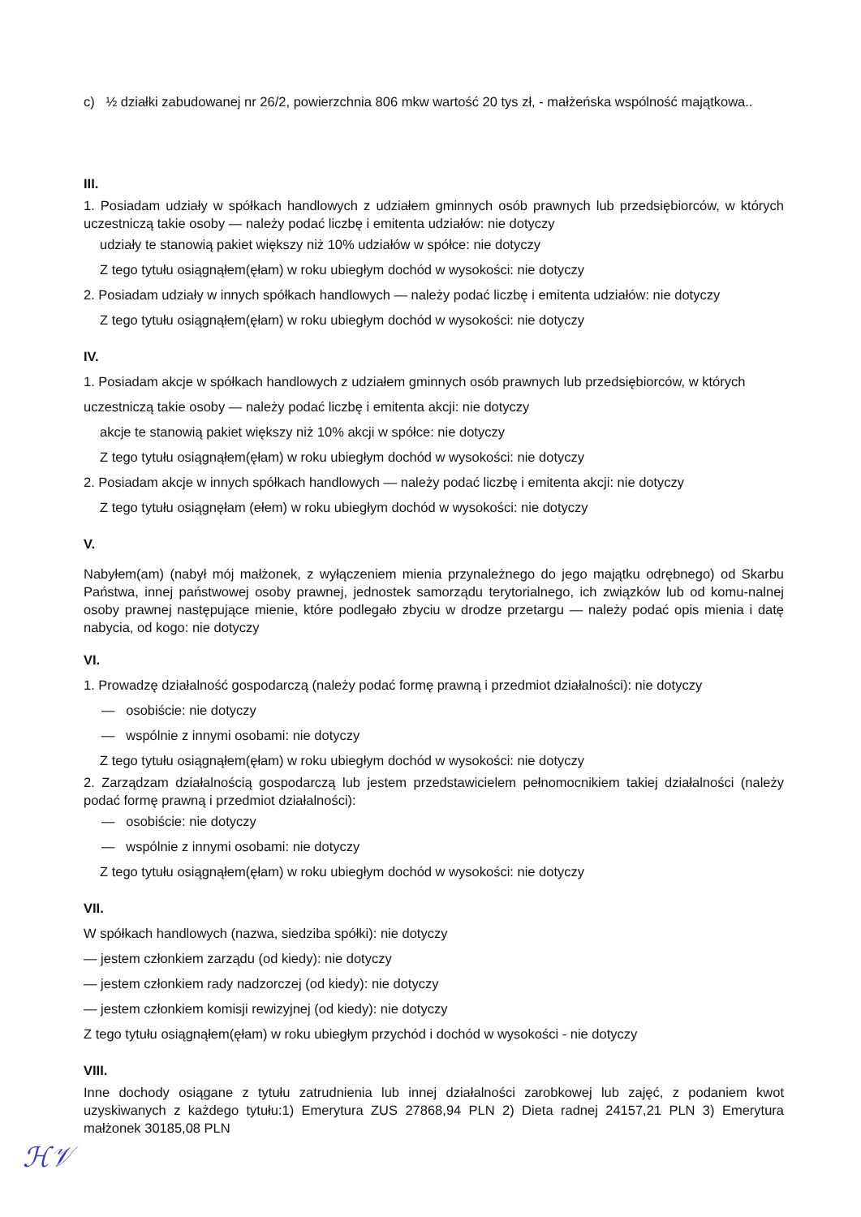c) ½ działki zabudowanej nr 26/2, powierzchnia 806 mkw wartość 20 tys zł, - małżeńska wspólność majątkowa..
III.
1. Posiadam udziały w spółkach handlowych z udziałem gminnych osób prawnych lub przedsiębiorców, w których uczestniczą takie osoby — należy podać liczbę i emitenta udziałów: nie dotyczy
udziały te stanowią pakiet większy niż 10% udziałów w spółce: nie dotyczy
Z tego tytułu osiągnąłem(ęłam) w roku ubiegłym dochód w wysokości: nie dotyczy
2. Posiadam udziały w innych spółkach handlowych — należy podać liczbę i emitenta udziałów: nie dotyczy
Z tego tytułu osiągnąłem(ęłam) w roku ubiegłym dochód w wysokości: nie dotyczy
IV.
1. Posiadam akcje w spółkach handlowych z udziałem gminnych osób prawnych lub przedsiębiorców, w których uczestniczą takie osoby — należy podać liczbę i emitenta akcji: nie dotyczy
akcje te stanowią pakiet większy niż 10% akcji w spółce: nie dotyczy
Z tego tytułu osiągnąłem(ęłam) w roku ubiegłym dochód w wysokości: nie dotyczy
2. Posiadam akcje w innych spółkach handlowych — należy podać liczbę i emitenta akcji: nie dotyczy
Z tego tytułu osiągnęłam (ełem) w roku ubiegłym dochód w wysokości: nie dotyczy
V.
Nabyłem(am) (nabył mój małżonek, z wyłączeniem mienia przynależnego do jego majątku odrębnego) od Skarbu Państwa, innej państwowej osoby prawnej, jednostek samorządu terytorialnego, ich związków lub od komu-nalnej osoby prawnej następujące mienie, które podlegało zbyciu w drodze przetargu — należy podać opis mienia i datę nabycia, od kogo: nie dotyczy
VI.
1. Prowadzę działalność gospodarczą (należy podać formę prawną i przedmiot działalności): nie dotyczy
— osobiście: nie dotyczy
— wspólnie z innymi osobami: nie dotyczy
Z tego tytułu osiągnąłem(ęłam) w roku ubiegłym dochód w wysokości: nie dotyczy
2. Zarządzam działalnością gospodarczą lub jestem przedstawicielem pełnomocnikiem takiej działalności (należy podać formę prawną i przedmiot działalności):
— osobiście: nie dotyczy
— wspólnie z innymi osobami: nie dotyczy
Z tego tytułu osiągnąłem(ęłam) w roku ubiegłym dochód w wysokości: nie dotyczy
VII.
W spółkach handlowych (nazwa, siedziba spółki): nie dotyczy
— jestem członkiem zarządu (od kiedy): nie dotyczy
— jestem członkiem rady nadzorczej (od kiedy): nie dotyczy
— jestem członkiem komisji rewizyjnej (od kiedy): nie dotyczy
Z tego tytułu osiągnąłem(ęłam) w roku ubiegłym przychód i dochód w wysokości - nie dotyczy
VIII.
Inne dochody osiągane z tytułu zatrudnienia lub innej działalności zarobkowej lub zajęć, z podaniem kwot uzyskiwanych z każdego tytułu:1) Emerytura ZUS 27868,94 PLN 2) Dieta radnej 24157,21 PLN 3) Emerytura małżonek 30185,08 PLN
ℋ𝒱